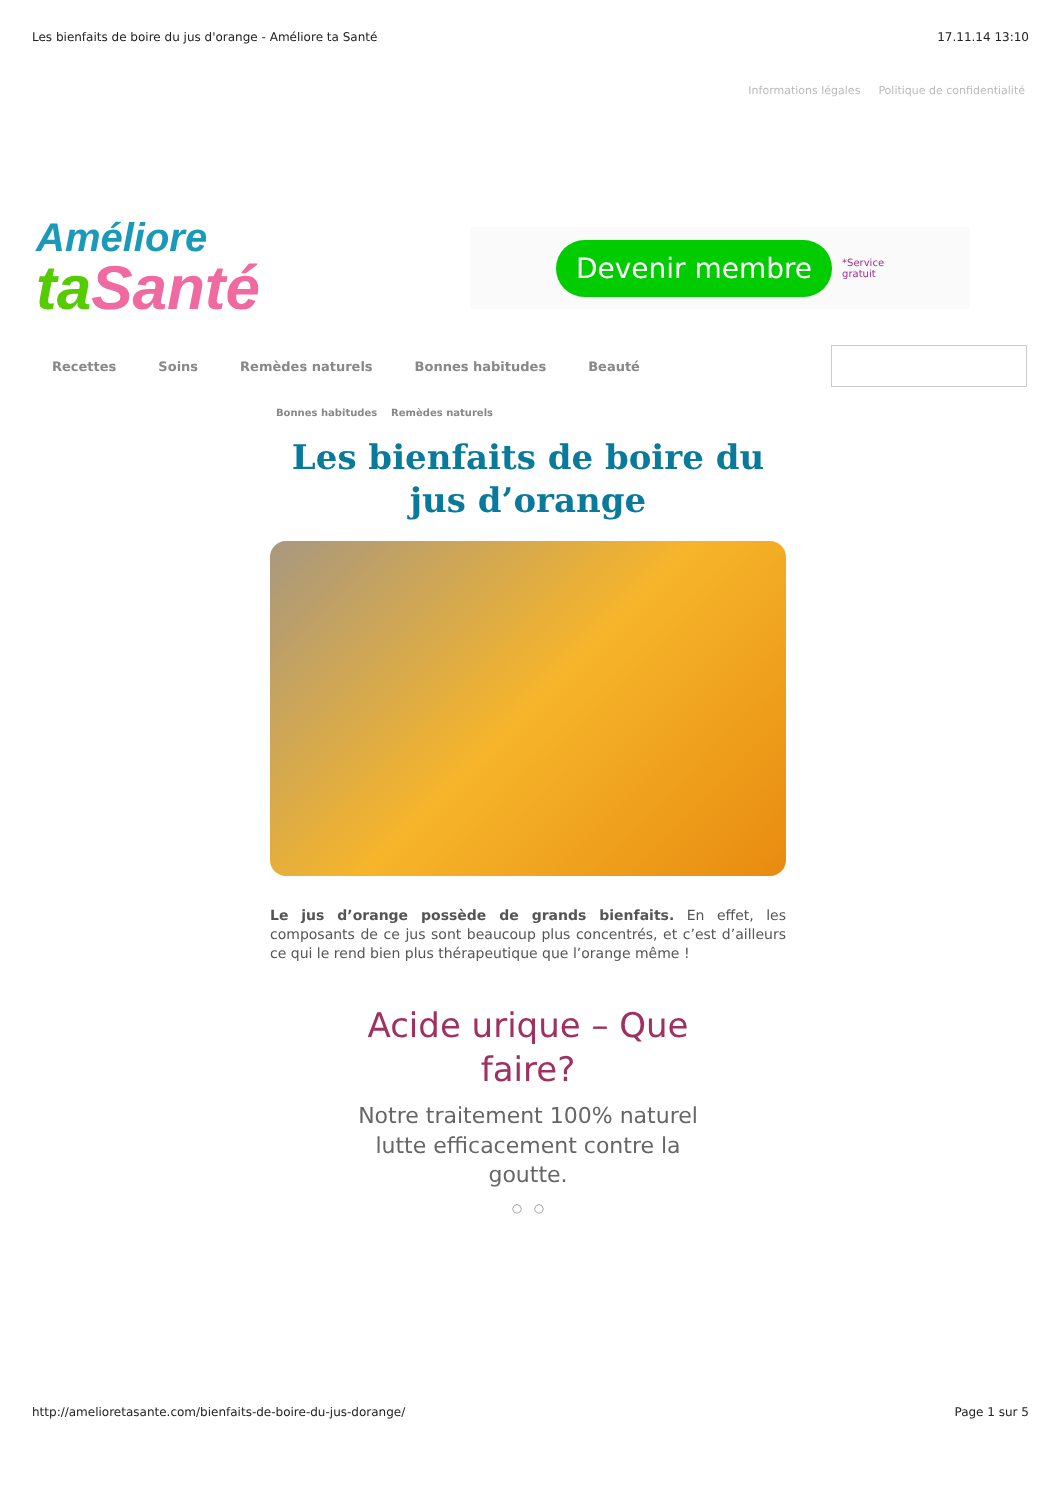Les bienfaits de boire du jus d'orange - Améliore ta Santé 17.11.14 13:10
Informations légales Politique de confidentialité
Améliore
ta Santé
Devenir membre *Service
gratuit
Recettes Soins Remèdes naturels Bonnes habitudes Beauté
Bonnes habitudes Remèdes naturels
Les bienfaits de boire du jus d’orange
Le jus d’orange possède de grands bienfaits. En effet, les composants de ce jus sont beaucoup plus concentrés, et c’est d’ailleurs ce qui le rend bien plus thérapeutique que l’orange même !
Acide urique – Que
faire?
Notre traitement 100% naturel
lutte efficacement contre la
goutte.
○ ○
http://amelioretasante.com/bienfaits-de-boire-du-jus-dorange/ Page 1 sur 5